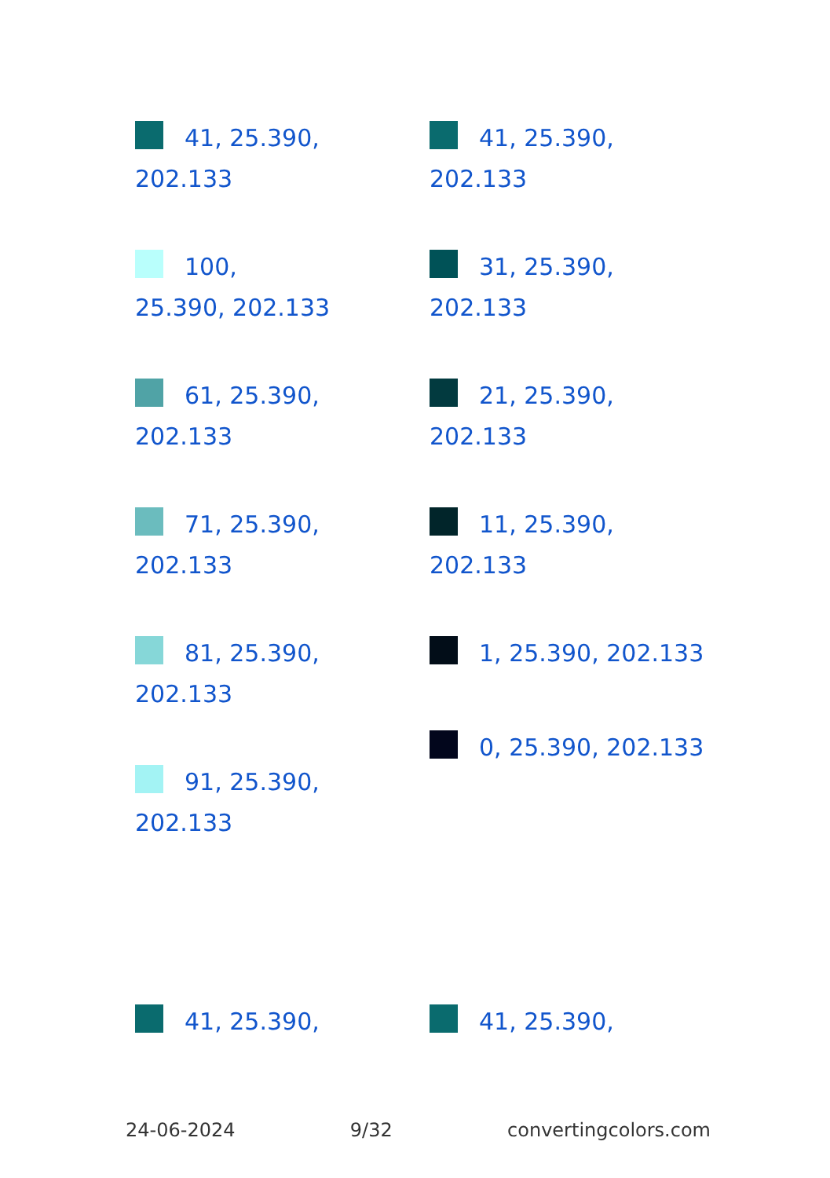41, 25.390, 202.133
100, 25.390, 202.133
61, 25.390, 202.133
71, 25.390, 202.133
81, 25.390, 202.133
91, 25.390, 202.133
41, 25.390, 202.133
31, 25.390, 202.133
21, 25.390, 202.133
11, 25.390, 202.133
1, 25.390, 202.133
0, 25.390, 202.133
41, 25.390, 41, 25.390,
24-06-2024 9/32 convertingcolors.com